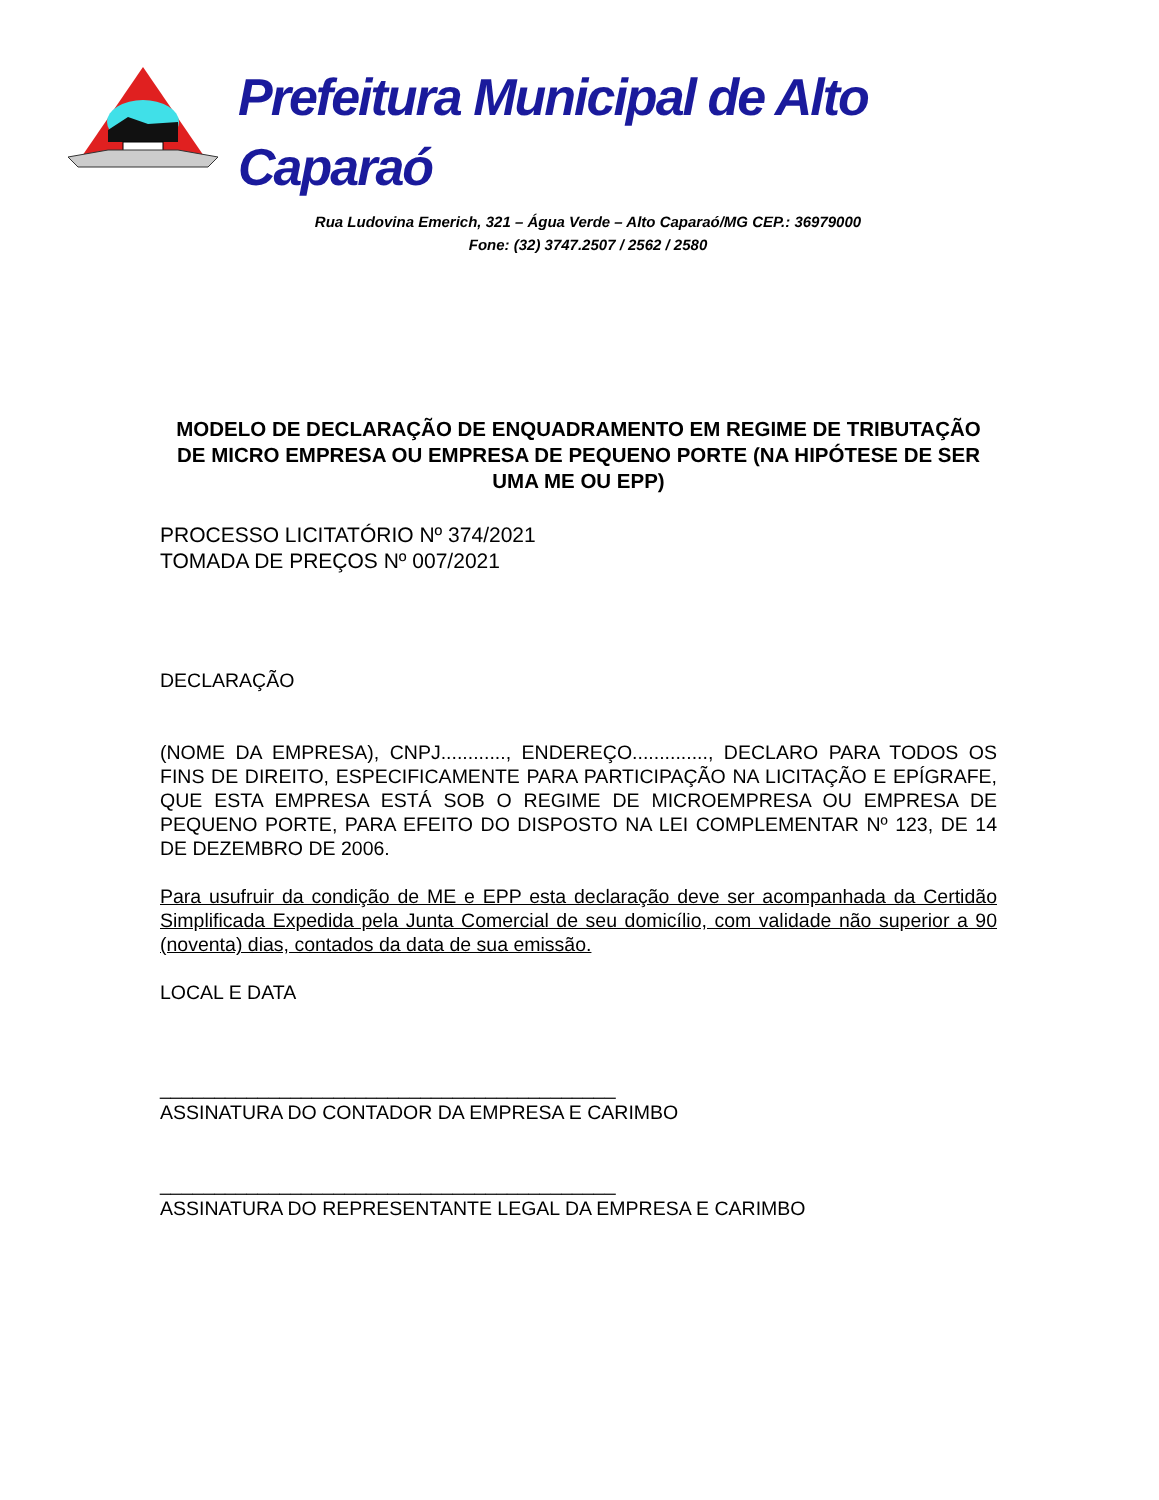Prefeitura Municipal de Alto Caparaó
Rua Ludovina Emerich, 321 – Água Verde – Alto Caparaó/MG CEP.: 36979000
Fone: (32) 3747.2507 / 2562 / 2580
MODELO DE DECLARAÇÃO DE ENQUADRAMENTO EM REGIME DE TRIBUTAÇÃO DE MICRO EMPRESA OU EMPRESA DE PEQUENO PORTE (NA HIPÓTESE DE SER UMA ME OU EPP)
PROCESSO LICITATÓRIO Nº 374/2021
TOMADA DE PREÇOS Nº 007/2021
DECLARAÇÃO
(NOME DA EMPRESA), CNPJ............, ENDEREÇO.............., DECLARO PARA TODOS OS FINS DE DIREITO, ESPECIFICAMENTE PARA PARTICIPAÇÃO NA LICITAÇÃO E EPÍGRAFE, QUE ESTA EMPRESA ESTÁ SOB O REGIME DE MICROEMPRESA OU EMPRESA DE PEQUENO PORTE, PARA EFEITO DO DISPOSTO NA LEI COMPLEMENTAR Nº 123, DE 14 DE DEZEMBRO DE 2006.
Para usufruir da condição de ME e EPP esta declaração deve ser acompanhada da Certidão Simplificada Expedida pela Junta Comercial de seu domicílio, com validade não superior a 90 (noventa) dias, contados da data de sua emissão.
LOCAL E DATA
__________________________________________
ASSINATURA DO CONTADOR DA EMPRESA E CARIMBO
__________________________________________
ASSINATURA DO REPRESENTANTE LEGAL DA EMPRESA E CARIMBO